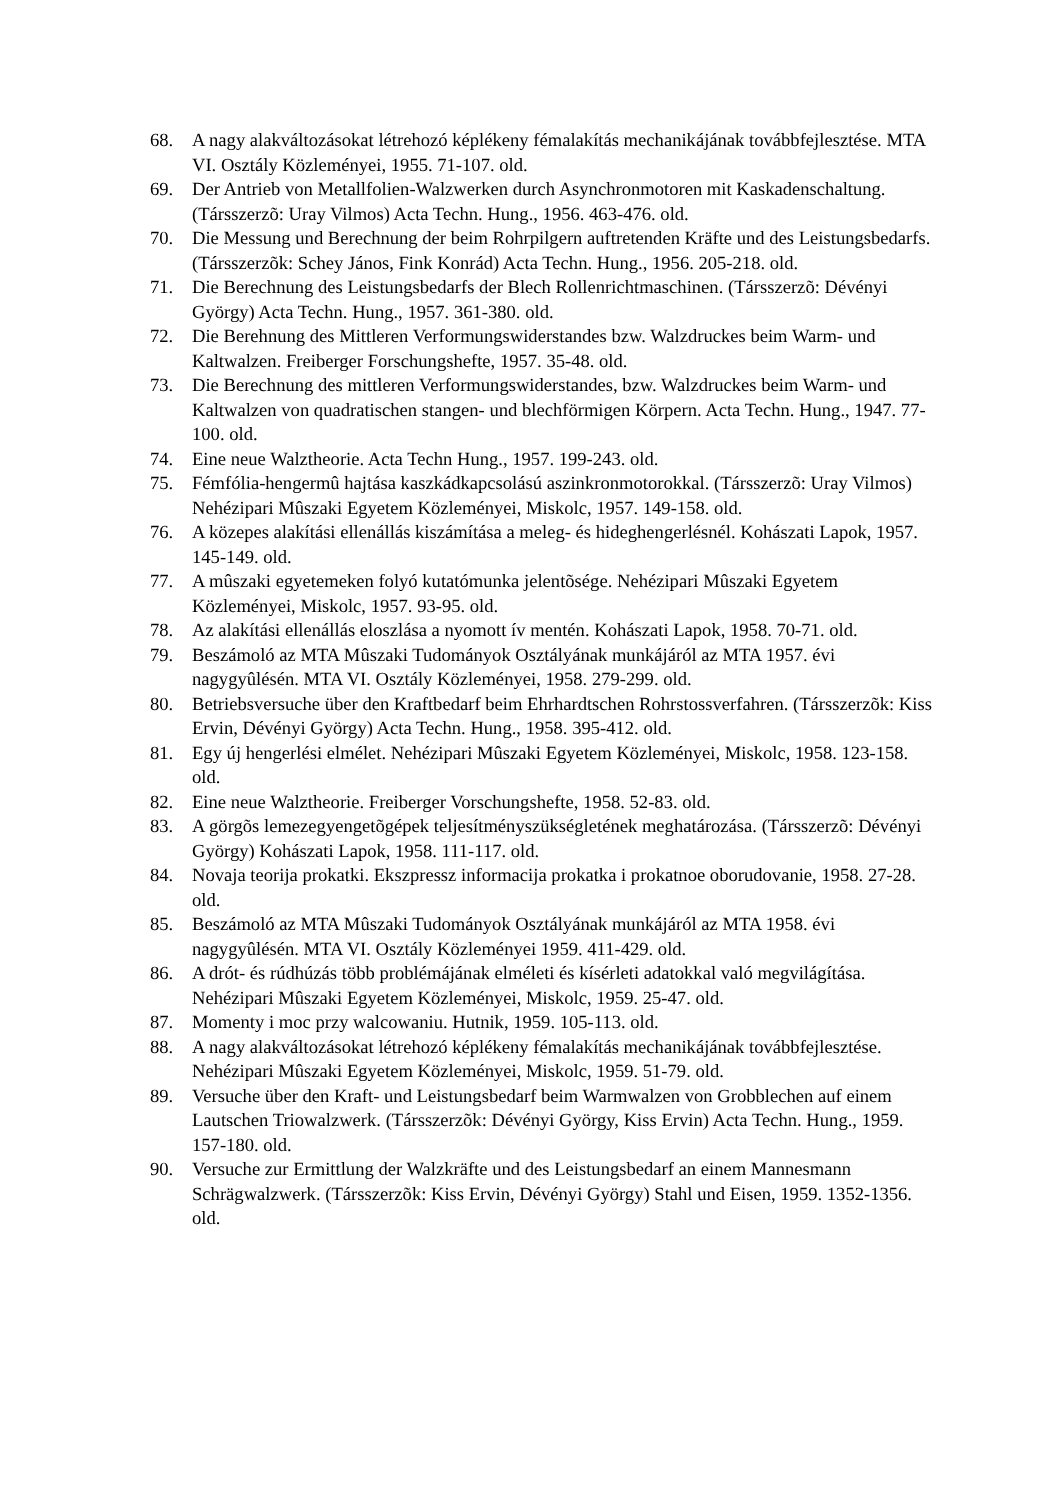68. A nagy alakváltozásokat létrehozó képlékeny fémalakítás mechanikájának továbbfejlesztése. MTA VI. Osztály Közleményei, 1955. 71-107. old.
69. Der Antrieb von Metallfolien-Walzwerken durch Asynchronmotoren mit Kaskadenschaltung. (Társszerzõ: Uray Vilmos) Acta Techn. Hung., 1956. 463-476. old.
70. Die Messung und Berechnung der beim Rohrpilgern auftretenden Kräfte und des Leistungsbedarfs. (Társszerzõk: Schey János, Fink Konrád) Acta Techn. Hung., 1956. 205-218. old.
71. Die Berechnung des Leistungsbedarfs der Blech Rollenrichtmaschinen. (Társszerzõ: Dévényi György) Acta Techn. Hung., 1957. 361-380. old.
72. Die Berehnung des Mittleren Verformungswiderstandes bzw. Walzdruckes beim Warm- und Kaltwalzen. Freiberger Forschungshefte, 1957. 35-48. old.
73. Die Berechnung des mittleren Verformungswiderstandes, bzw. Walzdruckes beim Warm- und Kaltwalzen von quadratischen stangen- und blechförmigen Körpern. Acta Techn. Hung., 1947. 77-100. old.
74. Eine neue Walztheorie. Acta Techn Hung., 1957. 199-243. old.
75. Fémfólia-hengermû hajtása kaszkádkapcsolású aszinkronmotorokkal. (Társszerzõ: Uray Vilmos) Nehézipari Mûszaki Egyetem Közleményei, Miskolc, 1957. 149-158. old.
76. A közepes alakítási ellenállás kiszámítása a meleg- és hideghengerlésnél. Kohászati Lapok, 1957. 145-149. old.
77. A mûszaki egyetemeken folyó kutatómunka jelentõsége. Nehézipari Mûszaki Egyetem Közleményei, Miskolc, 1957. 93-95. old.
78. Az alakítási ellenállás eloszlása a nyomott ív mentén. Kohászati Lapok, 1958. 70-71. old.
79. Beszámoló az MTA Mûszaki Tudományok Osztályának munkájáról az MTA 1957. évi nagygyûlésén. MTA VI. Osztály Közleményei, 1958. 279-299. old.
80. Betriebsversuche über den Kraftbedarf beim Ehrhardtschen Rohrstossverfahren. (Társszerzõk: Kiss Ervin, Dévényi György) Acta Techn. Hung., 1958. 395-412. old.
81. Egy új hengerlési elmélet. Nehézipari Mûszaki Egyetem Közleményei, Miskolc, 1958. 123-158. old.
82. Eine neue Walztheorie. Freiberger Vorschungshefte, 1958. 52-83. old.
83. A görgõs lemezegyengetõgépek teljesítményszükségletének meghatározása. (Társszerzõ: Dévényi György) Kohászati Lapok, 1958. 111-117. old.
84. Novaja teorija prokatki. Ekszpressz informacija prokatka i prokatnoe oborudovanie, 1958. 27-28. old.
85. Beszámoló az MTA Mûszaki Tudományok Osztályának munkájáról az MTA 1958. évi nagygyûlésén. MTA VI. Osztály Közleményei 1959. 411-429. old.
86. A drót- és rúdhúzás több problémájának elméleti és kísérleti adatokkal való megvilágítása. Nehézipari Mûszaki Egyetem Közleményei, Miskolc, 1959. 25-47. old.
87. Momenty i moc przy walcowaniu. Hutnik, 1959. 105-113. old.
88. A nagy alakváltozásokat létrehozó képlékeny fémalakítás mechanikájának továbbfejlesztése. Nehézipari Mûszaki Egyetem Közleményei, Miskolc, 1959. 51-79. old.
89. Versuche über den Kraft- und Leistungsbedarf beim Warmwalzen von Grobblechen auf einem Lautschen Triowalzwerk. (Társszerzõk: Dévényi György, Kiss Ervin) Acta Techn. Hung., 1959. 157-180. old.
90. Versuche zur Ermittlung der Walzkräfte und des Leistungsbedarf an einem Mannesmann Schrägwalzwerk. (Társszerzõk: Kiss Ervin, Dévényi György) Stahl und Eisen, 1959. 1352-1356. old.